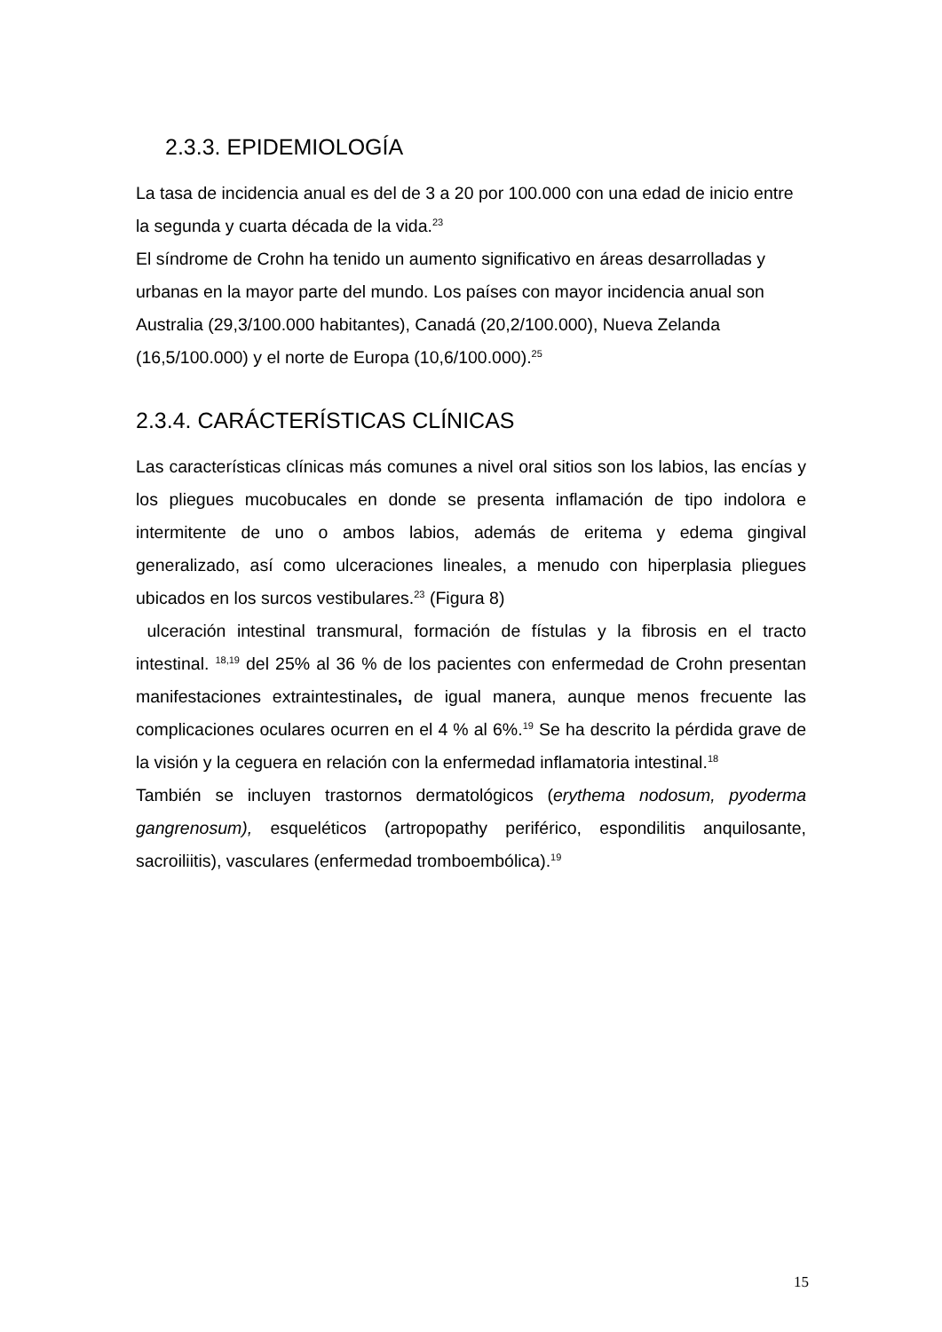2.3.3. EPIDEMIOLOGÍA
La tasa de incidencia anual es del de 3 a 20 por 100.000 con una edad de inicio entre la segunda y cuarta década de la vida.<sup>23</sup>
El síndrome de Crohn ha tenido un aumento significativo en áreas desarrolladas y urbanas en la mayor parte del mundo. Los países con mayor incidencia anual son Australia (29,3/100.000 habitantes), Canadá (20,2/100.000), Nueva Zelanda (16,5/100.000) y el norte de Europa (10,6/100.000).<sup>25</sup>
2.3.4. CARÁCTERÍSTICAS CLÍNICAS
Las características clínicas más comunes a nivel oral sitios son los labios, las encías y los pliegues mucobucales en donde se presenta inflamación de tipo indolora e intermitente de uno o ambos labios, además de eritema y edema gingival generalizado, así como ulceraciones lineales, a menudo con hiperplasia pliegues ubicados en los surcos vestibulares.<sup>23</sup> (Figura 8)
ulceración intestinal transmural, formación de fístulas y la fibrosis en el tracto intestinal. <sup>18,19</sup> del 25% al 36 % de los pacientes con enfermedad de Crohn presentan manifestaciones extraintestinales, de igual manera, aunque menos frecuente las complicaciones oculares ocurren en el 4 % al 6%.<sup>19</sup> Se ha descrito la pérdida grave de la visión y la ceguera en relación con la enfermedad inflamatoria intestinal.<sup>18</sup>
También se incluyen trastornos dermatológicos (erythema nodosum, pyoderma gangrenosum), esqueléticos (artropopathy periférico, espondilitis anquilosante, sacroiliitis), vasculares (enfermedad tromboembólica).<sup>19</sup>
15